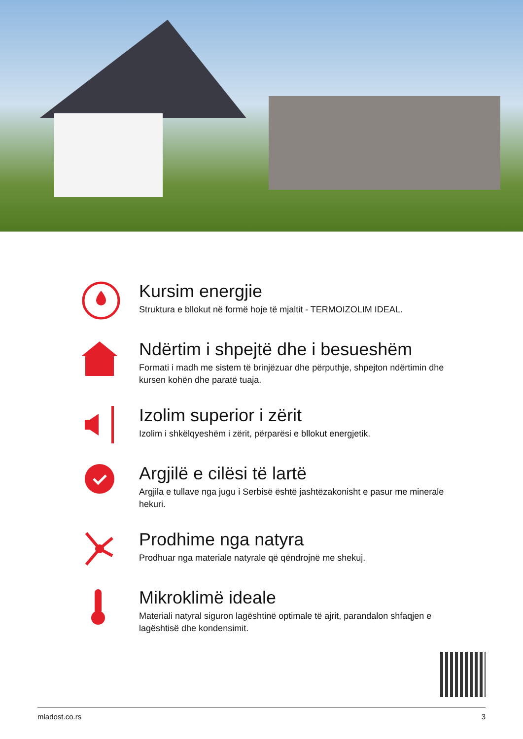Kursim energjie
Struktura e bllokut në formë hoje të mjaltit - TERMOIZOLIM IDEAL.
Ndërtim i shpejtë dhe i besueshëm
Formati i madh me sistem të brinjëzuar dhe përputhje, shpejton ndërtimin dhe kursen kohën dhe paratë tuaja.
Izolim superior i zërit
Izolim i shkëlqyeshëm i zërit, përparësi e bllokut energjetik.
Argjilë e cilësi të lartë
Argjila e tullave nga jugu i Serbisë është jashtëzakonisht e pasur me minerale hekuri.
Prodhime nga natyra
Prodhuar nga materiale natyrale që qëndrojnë me shekuj.
Mikroklimë ideale
Materiali natyral siguron lagështinë optimale të ajrit, parandalon shfaqjen e lagështisë dhe kondensimit.
mladost.co.rs 3